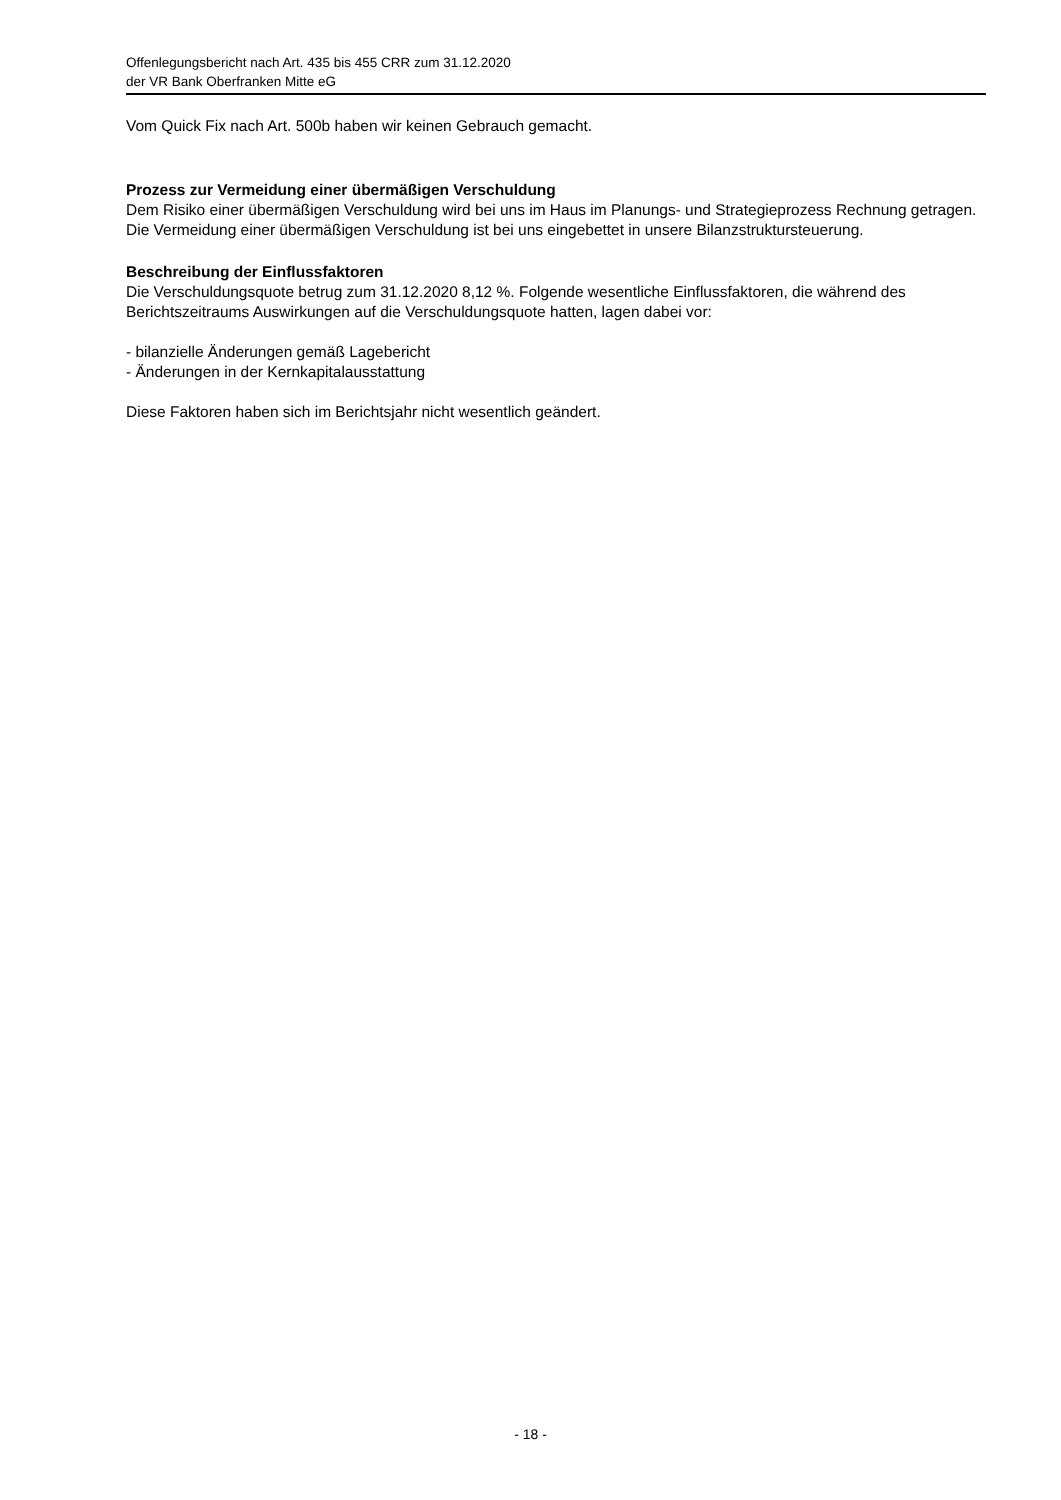Offenlegungsbericht nach Art. 435 bis 455 CRR zum 31.12.2020
der VR Bank Oberfranken Mitte eG
Vom Quick Fix nach Art. 500b haben wir keinen Gebrauch gemacht.
Prozess zur Vermeidung einer übermäßigen Verschuldung
Dem Risiko einer übermäßigen Verschuldung wird bei uns im Haus im Planungs- und Strategieprozess Rechnung getragen. Die Vermeidung einer übermäßigen Verschuldung ist bei uns eingebettet in unsere Bilanzstruktursteuerung.
Beschreibung der Einflussfaktoren
Die Verschuldungsquote betrug zum 31.12.2020 8,12 %. Folgende wesentliche Einflussfaktoren, die während des Berichtszeitraums Auswirkungen auf die Verschuldungsquote hatten, lagen dabei vor:
- bilanzielle Änderungen gemäß Lagebericht
- Änderungen in der Kernkapitalausstattung
Diese Faktoren haben sich im Berichtsjahr nicht wesentlich geändert.
- 18 -